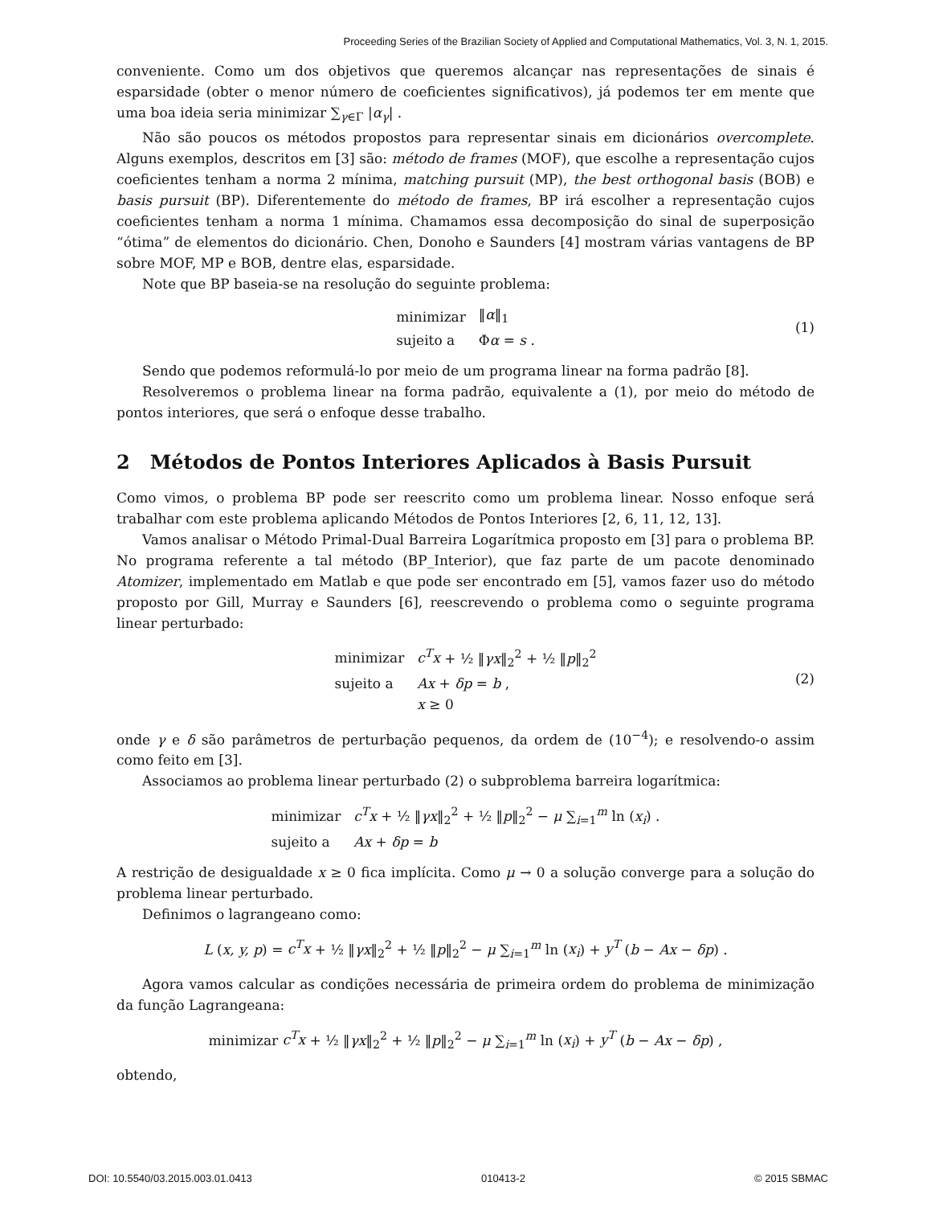Proceeding Series of the Brazilian Society of Applied and Computational Mathematics, Vol. 3, N. 1, 2015.
conveniente. Como um dos objetivos que queremos alcançar nas representações de sinais é esparsidade (obter o menor número de coeficientes significativos), já podemos ter em mente que uma boa ideia seria minimizar ∑<sub>γ∈Γ</sub> |α<sub>γ</sub>| .
Não são poucos os métodos propostos para representar sinais em dicionários overcomplete. Alguns exemplos, descritos em [3] são: método de frames (MOF), que escolhe a representação cujos coeficientes tenham a norma 2 mínima, matching pursuit (MP), the best orthogonal basis (BOB) e basis pursuit (BP). Diferentemente do método de frames, BP irá escolher a representação cujos coeficientes tenham a norma 1 mínima. Chamamos essa decomposição do sinal de superposição “ótima” de elementos do dicionário. Chen, Donoho e Saunders [4] mostram várias vantagens de BP sobre MOF, MP e BOB, dentre elas, esparsidade.
Note que BP baseia-se na resolução do seguinte problema:
| minimizar | ‖ α ‖<sub>1</sub> |
| sujeito a | Φ α = s . |
(1)
Sendo que podemos reformulá-lo por meio de um programa linear na forma padrão [8].
Resolveremos o problema linear na forma padrão, equivalente a (1), por meio do método de pontos interiores, que será o enfoque desse trabalho.
2 Métodos de Pontos Interiores Aplicados à Basis Pursuit
Como vimos, o problema BP pode ser reescrito como um problema linear. Nosso enfoque será trabalhar com este problema aplicando Métodos de Pontos Interiores [2, 6, 11, 12, 13].
Vamos analisar o Método Primal-Dual Barreira Logarítmica proposto em [3] para o problema BP. No programa referente a tal método (BP_Interior), que faz parte de um pacote denominado Atomizer, implementado em Matlab e que pode ser encontrado em [5], vamos fazer uso do método proposto por Gill, Murray e Saunders [6], reescrevendo o problema como o seguinte programa linear perturbado:
| minimizar | c<sup>T</sup>x + ½ ‖ γx ‖<sub>2</sub><sup>2</sup> + ½ ‖ p ‖<sub>2</sub><sup>2</sup> |
| sujeito a | Ax + δp = b , |
| | x ≥ 0 |
(2)
onde γ e δ são parâmetros de perturbação pequenos, da ordem de (10<sup>−4</sup>); e resolvendo-o assim como feito em [3].
Associamos ao problema linear perturbado (2) o subproblema barreira logarítmica:
| minimizar | c<sup>T</sup>x + ½ ‖ γx ‖<sub>2</sub><sup>2</sup> + ½ ‖ p ‖<sub>2</sub><sup>2</sup> − μ ∑<sub>i=1</sub><sup>m</sup> ln ( x<sub>i</sub> ) . |
| sujeito a | Ax + δp = b |
A restrição de desigualdade x ≥ 0 fica implícita. Como μ → 0 a solução converge para a solução do problema linear perturbado.
Definimos o lagrangeano como:
L (x, y, p) = c<sup>T</sup>x + ½ ‖γx‖<sub>2</sub><sup>2</sup> + ½ ‖p‖<sub>2</sub><sup>2</sup> − μ ∑<sub>i=1</sub><sup>m</sup> ln (x<sub>i</sub>) + y<sup>T</sup> (b − Ax − δp) .
Agora vamos calcular as condições necessária de primeira ordem do problema de minimização da função Lagrangeana:
minimizar c<sup>T</sup>x + ½ ‖γx‖<sub>2</sub><sup>2</sup> + ½ ‖p‖<sub>2</sub><sup>2</sup> − μ ∑<sub>i=1</sub><sup>m</sup> ln (x<sub>i</sub>) + y<sup>T</sup> (b − Ax − δp) ,
obtendo,
DOI: 10.5540/03.2015.003.01.0413 010413-2 © 2015 SBMAC